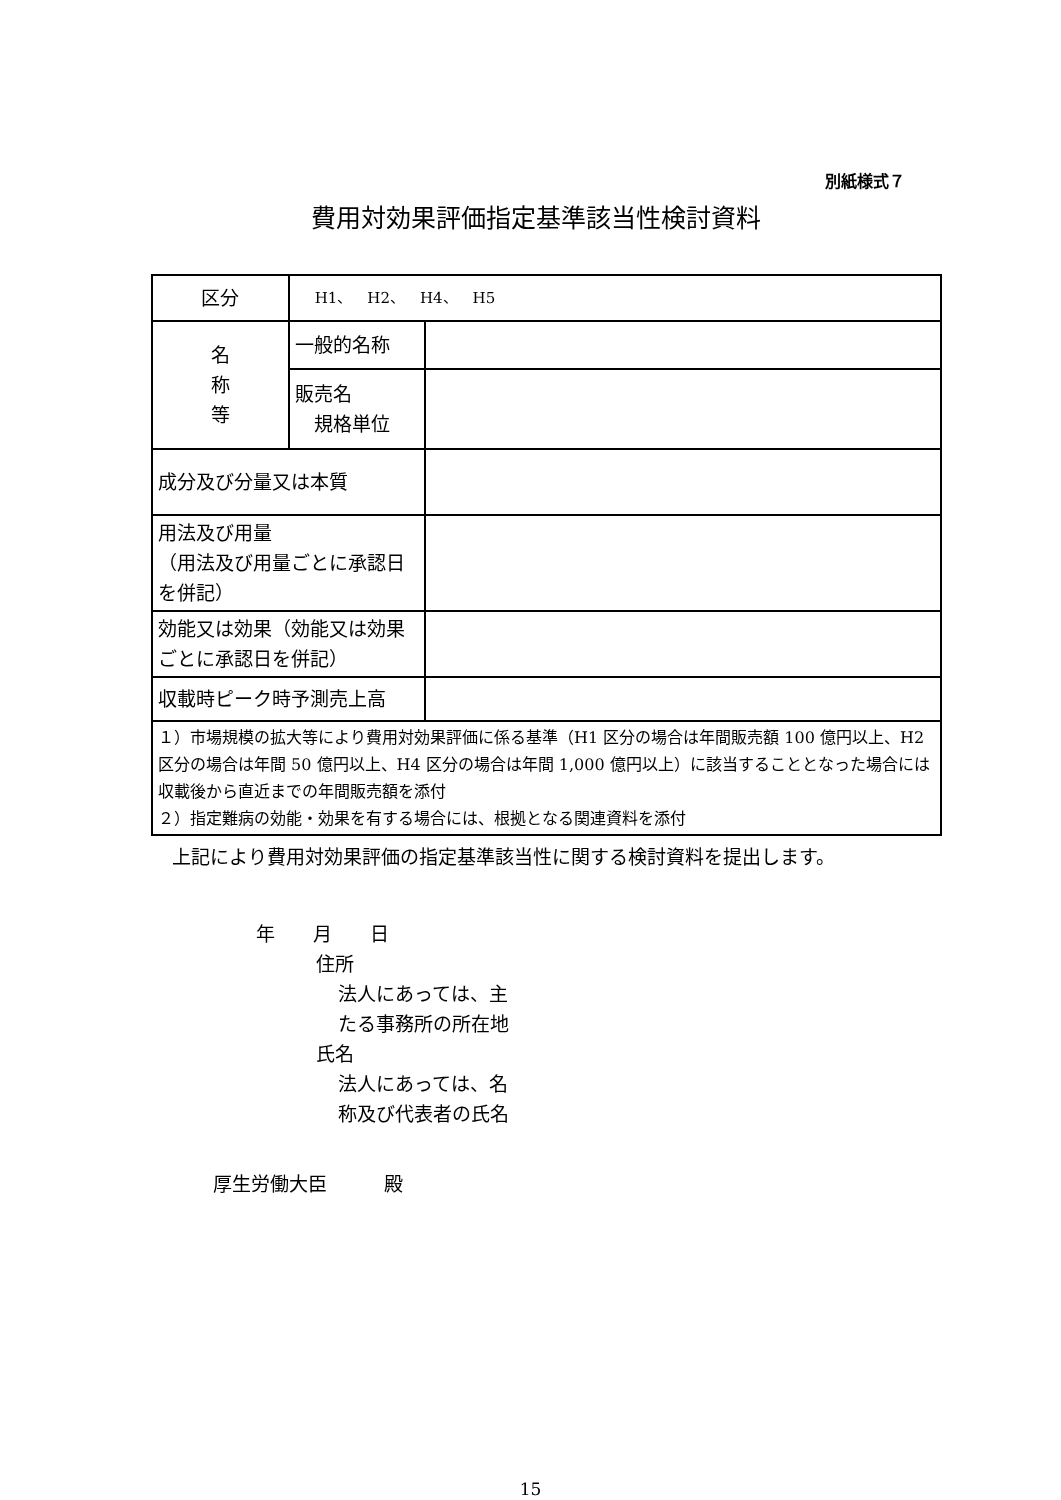別紙様式７
費用対効果評価指定基準該当性検討資料
| 区分 | H1、 H2、 H4、 H5 | |
| 名 称 等 | 一般的名称 | |
| | 販売名 規格単位 | |
| 成分及び分量又は本質 | | |
| 用法及び用量 （用法及び用量ごとに承認日を併記） | | |
| 効能又は効果（効能又は効果ごとに承認日を併記） | | |
| 収載時ピーク時予測売上高 | | |
| １）市場規模の拡大等により費用対効果評価に係る基準（H1 区分の場合は年間販売額 100 億円以上、H2 区分の場合は年間 50 億円以上、H4 区分の場合は年間 1,000 億円以上）に該当することとなった場合には収載後から直近までの年間販売額を添付 ２）指定難病の効能・効果を有する場合には、根拠となる関連資料を添付 | | |
上記により費用対効果評価の指定基準該当性に関する検討資料を提出します。
年　　月　　日
住所
法人にあっては、主
たる事務所の所在地
氏名
法人にあっては、名
称及び代表者の氏名
厚生労働大臣　　　殿
15